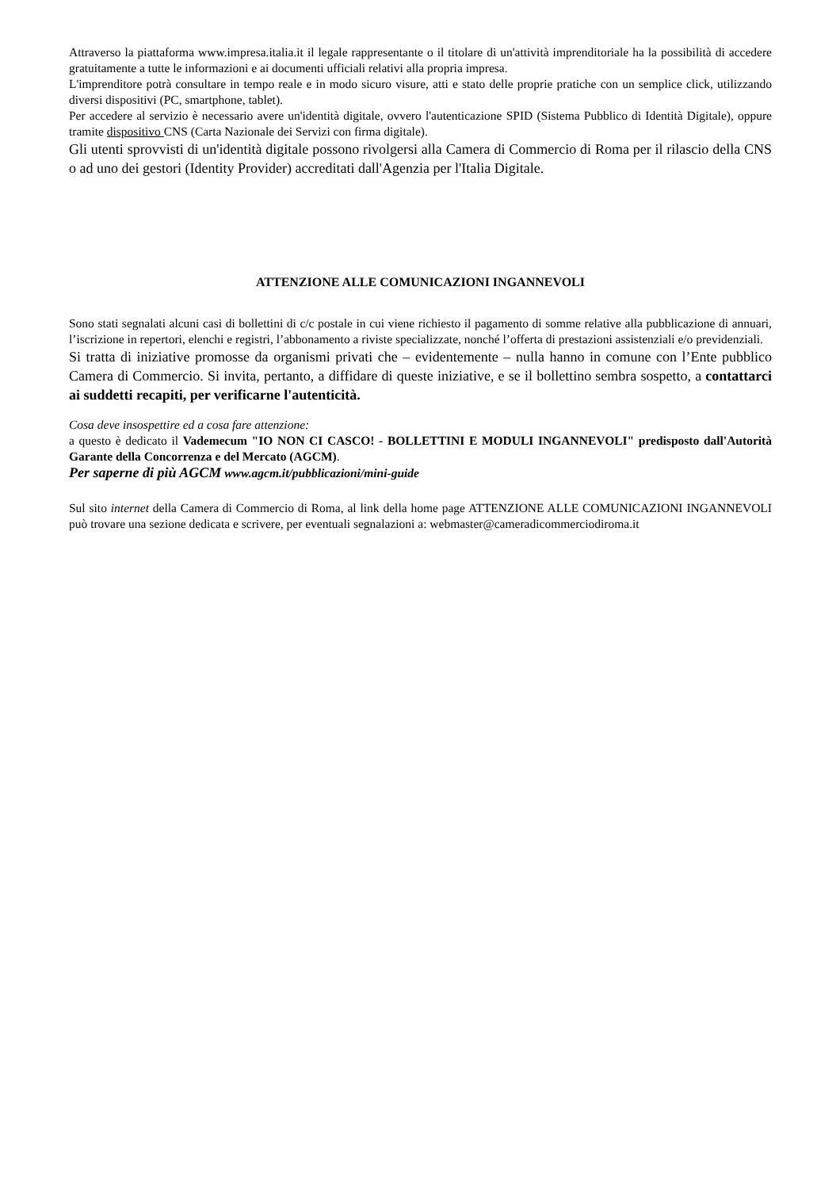Attraverso la piattaforma www.impresa.italia.it il legale rappresentante o il titolare di un'attività imprenditoriale ha la possibilità di accedere gratuitamente a tutte le informazioni e ai documenti ufficiali relativi alla propria impresa.
L'imprenditore potrà consultare in tempo reale e in modo sicuro visure, atti e stato delle proprie pratiche con un semplice click, utilizzando diversi dispositivi (PC, smartphone, tablet).
Per accedere al servizio è necessario avere un'identità digitale, ovvero l'autenticazione SPID (Sistema Pubblico di Identità Digitale), oppure tramite dispositivo CNS (Carta Nazionale dei Servizi con firma digitale).
Gli utenti sprovvisti di un'identità digitale possono rivolgersi alla Camera di Commercio di Roma per il rilascio della CNS o ad uno dei gestori (Identity Provider) accreditati dall'Agenzia per l'Italia Digitale.
ATTENZIONE ALLE COMUNICAZIONI INGANNEVOLI
Sono stati segnalati alcuni casi di bollettini di c/c postale in cui viene richiesto il pagamento di somme relative alla pubblicazione di annuari, l’iscrizione in repertori, elenchi e registri, l’abbonamento a riviste specializzate, nonché l’offerta di prestazioni assistenziali e/o previdenziali.
Si tratta di iniziative promosse da organismi privati che – evidentemente – nulla hanno in comune con l’Ente pubblico Camera di Commercio. Si invita, pertanto, a diffidare di queste iniziative, e se il bollettino sembra sospetto, a contattarci ai suddetti recapiti, per verificarne l'autenticità.
Cosa deve insospettire ed a cosa fare attenzione:
a questo è dedicato il Vademecum "IO NON CI CASCO! - BOLLETTINI E MODULI INGANNEVOLI" predisposto dall'Autorità Garante della Concorrenza e del Mercato (AGCM).
Per saperne di più AGCM www.agcm.it/pubblicazioni/mini-guide
Sul sito internet della Camera di Commercio di Roma, al link della home page ATTENZIONE ALLE COMUNICAZIONI INGANNEVOLI può trovare una sezione dedicata e scrivere, per eventuali segnalazioni a: webmaster@cameradicommerciodiroma.it